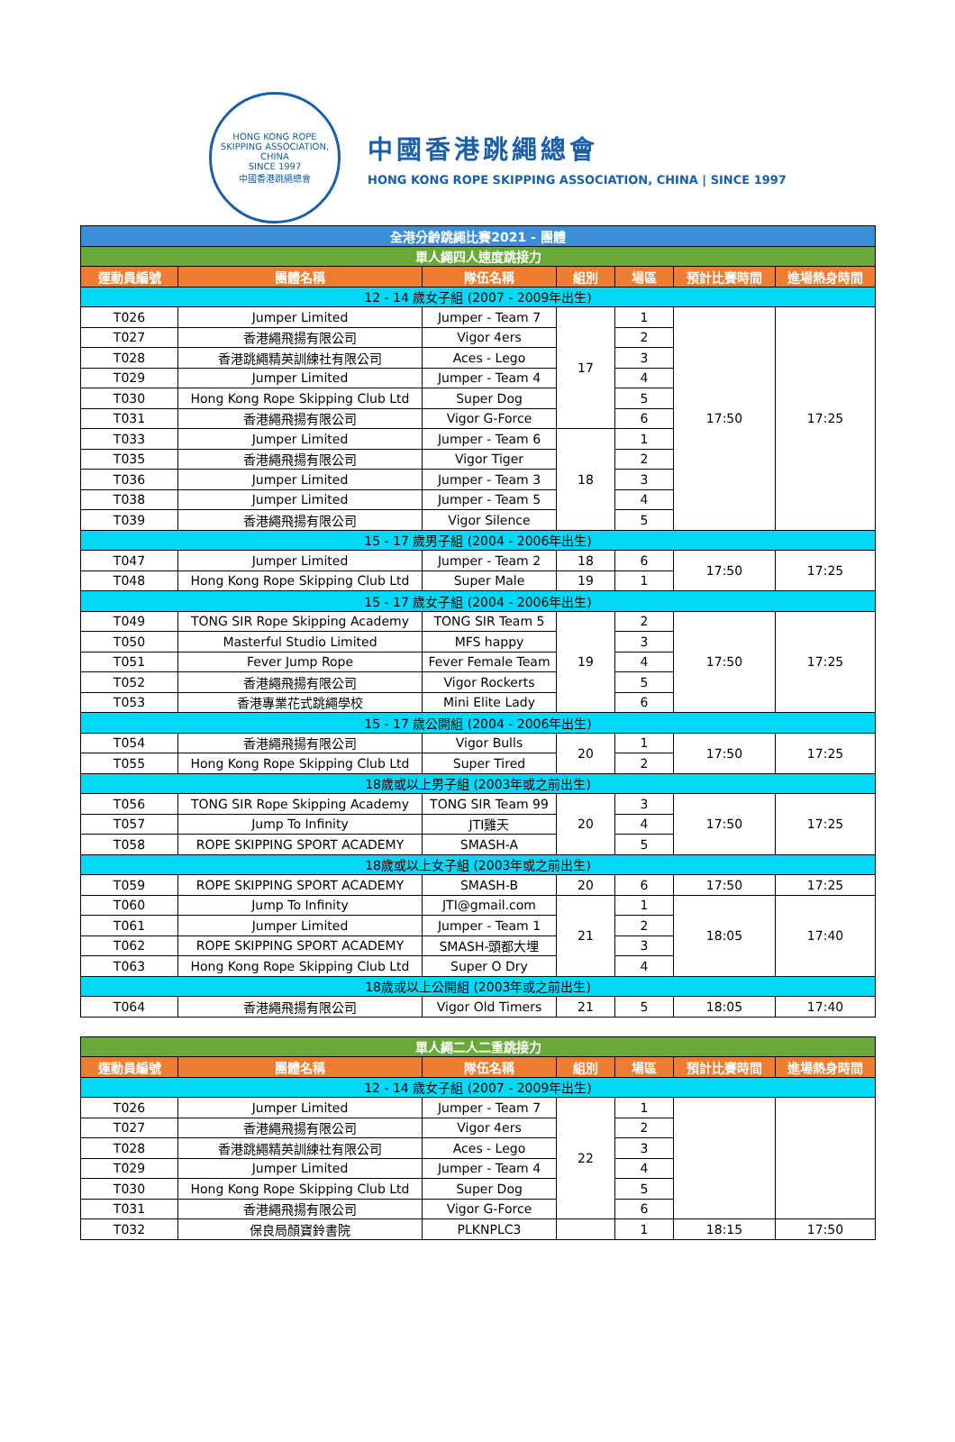HONG KONG ROPE SKIPPING ASSOCIATION, CHINA
SINCE 1997
中國香港跳繩總會
中國香港跳繩總會
HONG KONG ROPE SKIPPING ASSOCIATION, CHINA | SINCE 1997
| 全港分齡跳繩比賽2021 - 團體 | | | | | | |
| 單人繩四人速度跳接力 | | | | | | |
| 運動員編號 | 團體名稱 | 隊伍名稱 | 組別 | 場區 | 預計比賽時間 | 進場熱身時間 |
| 12 - 14 歲女子組 (2007 - 2009年出生) | | | | | | |
| T026 | Jumper Limited | Jumper - Team 7 | 17 | 1 | 17:50 | 17:25 |
| T027 | 香港繩飛揚有限公司 | Vigor 4ers | | 2 | | |
| T028 | 香港跳繩精英訓練社有限公司 | Aces - Lego | | 3 | | |
| T029 | Jumper Limited | Jumper - Team 4 | | 4 | | |
| T030 | Hong Kong Rope Skipping Club Ltd | Super Dog | | 5 | | |
| T031 | 香港繩飛揚有限公司 | Vigor G-Force | | 6 | | |
| T033 | Jumper Limited | Jumper - Team 6 | 18 | 1 | | |
| T035 | 香港繩飛揚有限公司 | Vigor Tiger | | 2 | | |
| T036 | Jumper Limited | Jumper - Team 3 | | 3 | | |
| T038 | Jumper Limited | Jumper - Team 5 | | 4 | | |
| T039 | 香港繩飛揚有限公司 | Vigor Silence | | 5 | | |
| 15 - 17 歲男子組 (2004 - 2006年出生) | | | | | | |
| T047 | Jumper Limited | Jumper - Team 2 | 18 | 6 | 17:50 | 17:25 |
| T048 | Hong Kong Rope Skipping Club Ltd | Super Male | 19 | 1 | | |
| 15 - 17 歲女子組 (2004 - 2006年出生) | | | | | | |
| T049 | TONG SIR Rope Skipping Academy | TONG SIR Team 5 | 19 | 2 | 17:50 | 17:25 |
| T050 | Masterful Studio Limited | MFS happy | | 3 | | |
| T051 | Fever Jump Rope | Fever Female Team | | 4 | | |
| T052 | 香港繩飛揚有限公司 | Vigor Rockerts | | 5 | | |
| T053 | 香港專業花式跳繩學校 | Mini Elite Lady | | 6 | | |
| 15 - 17 歲公開組 (2004 - 2006年出生) | | | | | | |
| T054 | 香港繩飛揚有限公司 | Vigor Bulls | 20 | 1 | 17:50 | 17:25 |
| T055 | Hong Kong Rope Skipping Club Ltd | Super Tired | | 2 | | |
| 18歲或以上男子組 (2003年或之前出生) | | | | | | |
| T056 | TONG SIR Rope Skipping Academy | TONG SIR Team 99 | 20 | 3 | 17:50 | 17:25 |
| T057 | Jump To Infinity | JTI雞天 | | 4 | | |
| T058 | ROPE SKIPPING SPORT ACADEMY | SMASH-A | | 5 | | |
| 18歲或以上女子組 (2003年或之前出生) | | | | | | |
| T059 | ROPE SKIPPING SPORT ACADEMY | SMASH-B | 20 | 6 | 17:50 | 17:25 |
| T060 | Jump To Infinity | JTI@gmail.com | 21 | 1 | 18:05 | 17:40 |
| T061 | Jumper Limited | Jumper - Team 1 | | 2 | | |
| T062 | ROPE SKIPPING SPORT ACADEMY | SMASH-頭都大埋 | | 3 | | |
| T063 | Hong Kong Rope Skipping Club Ltd | Super O Dry | | 4 | | |
| 18歲或以上公開組 (2003年或之前出生) | | | | | | |
| T064 | 香港繩飛揚有限公司 | Vigor Old Timers | 21 | 5 | 18:05 | 17:40 |
| 單人繩二人二重跳接力 | | | | | | |
| 運動員編號 | 團體名稱 | 隊伍名稱 | 組別 | 場區 | 預計比賽時間 | 進場熱身時間 |
| 12 - 14 歲女子組 (2007 - 2009年出生) | | | | | | |
| T026 | Jumper Limited | Jumper - Team 7 | 22 | 1 | | |
| T027 | 香港繩飛揚有限公司 | Vigor 4ers | | 2 | | |
| T028 | 香港跳繩精英訓練社有限公司 | Aces - Lego | | 3 | | |
| T029 | Jumper Limited | Jumper - Team 4 | | 4 | | |
| T030 | Hong Kong Rope Skipping Club Ltd | Super Dog | | 5 | | |
| T031 | 香港繩飛揚有限公司 | Vigor G-Force | | 6 | | |
| T032 | 保良局顏寶鈴書院 | PLKNPLC3 | | 1 | 18:15 | 17:50 |